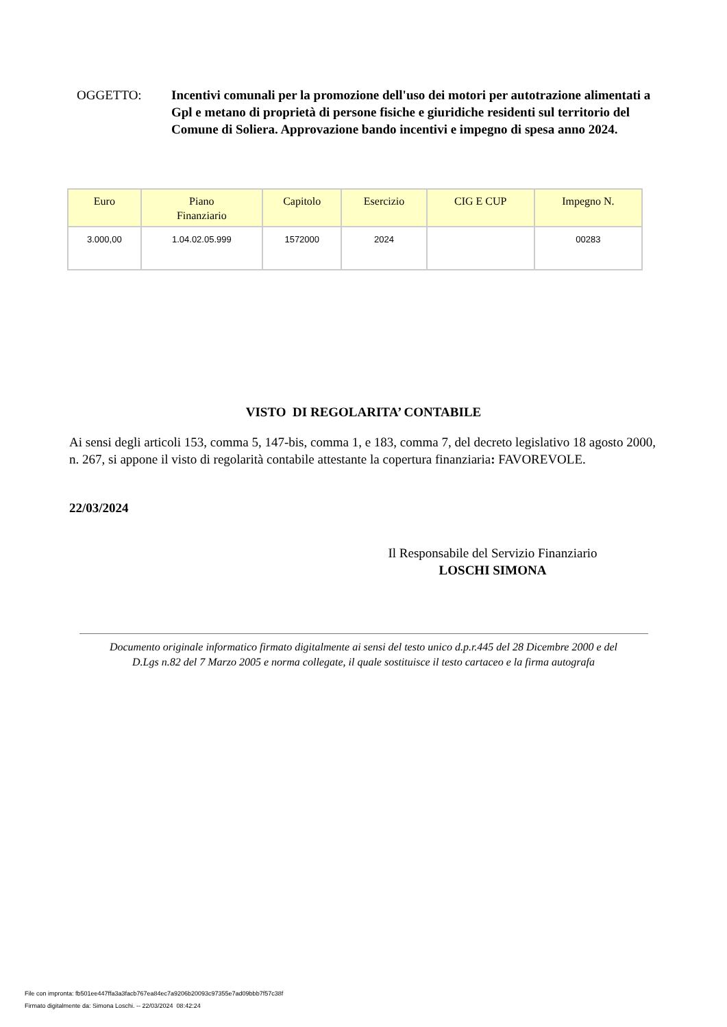OGGETTO: Incentivi comunali per la promozione dell'uso dei motori per autotrazione alimentati a Gpl e metano di proprietà di persone fisiche e giuridiche residenti sul territorio del Comune di Soliera. Approvazione bando incentivi e impegno di spesa anno 2024.
| Euro | Piano Finanziario | Capitolo | Esercizio | CIG E CUP | Impegno N. |
| --- | --- | --- | --- | --- | --- |
| 3.000,00 | 1.04.02.05.999 | 1572000 | 2024 | | 00283 |
VISTO DI REGOLARITA’ CONTABILE
Ai sensi degli articoli 153, comma 5, 147-bis, comma 1, e 183, comma 7, del decreto legislativo 18 agosto 2000, n. 267, si appone il visto di regolarità contabile attestante la copertura finanziaria: FAVOREVOLE.
22/03/2024
Il Responsabile del Servizio Finanziario
LOSCHI SIMONA
Documento originale informatico firmato digitalmente ai sensi del testo unico d.p.r.445 del 28 Dicembre 2000 e del
D.Lgs n.82 del 7 Marzo 2005 e norma collegate, il quale sostituisce il testo cartaceo e la firma autografa
File con impronta: fb501ee447ffa3a3facb767ea84ec7a9206b20093c97355e7ad09bbb7f57c38f
Firmato digitalmente da: Simona Loschi. -- 22/03/2024 08:42:24